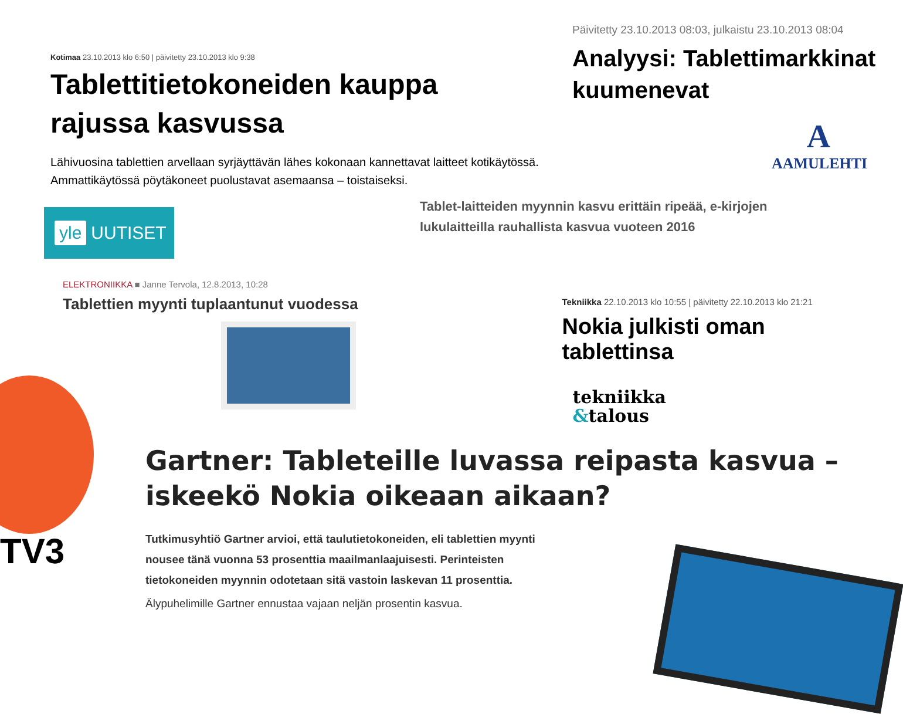Kotimaa 23.10.2013 klo 6:50 | päivitetty 23.10.2013 klo 9:38
Tablettitietokoneiden kauppa rajussa kasvussa
Lähivuosina tablettien arvellaan syrjäyttävän lähes kokonaan kannettavat laitteet kotikäytössä. Ammattikäytössä pöytäkoneet puolustavat asemaansa – toistaiseksi.
yle UUTISET
Päivitetty 23.10.2013 08:03, julkaistu 23.10.2013 08:04
Analyysi: Tablettimarkkinat kuumenevat
A
AAMULEHTI
Tablet-laitteiden myynnin kasvu erittäin ripeää, e-kirjojen lukulaitteilla rauhallista kasvua vuoteen 2016
ELEKTRONIIKKA ■ Janne Tervola, 12.8.2013, 10:28
Tablettien myynti tuplaantunut vuodessa
Tekniikka 22.10.2013 klo 10:55 | päivitetty 22.10.2013 klo 21:21
Nokia julkisti oman tablettinsa
tekniikka
&talous
TV3
Gartner: Tableteille luvassa reipasta kasvua – iskeekö Nokia oikeaan aikaan?
Tutkimusyhtiö Gartner arvioi, että taulutietokoneiden, eli tablettien myynti nousee tänä vuonna 53 prosenttia maailmanlaajuisesti. Perinteisten tietokoneiden myynnin odotetaan sitä vastoin laskevan 11 prosenttia.
Älypuhelimille Gartner ennustaa vajaan neljän prosentin kasvua.